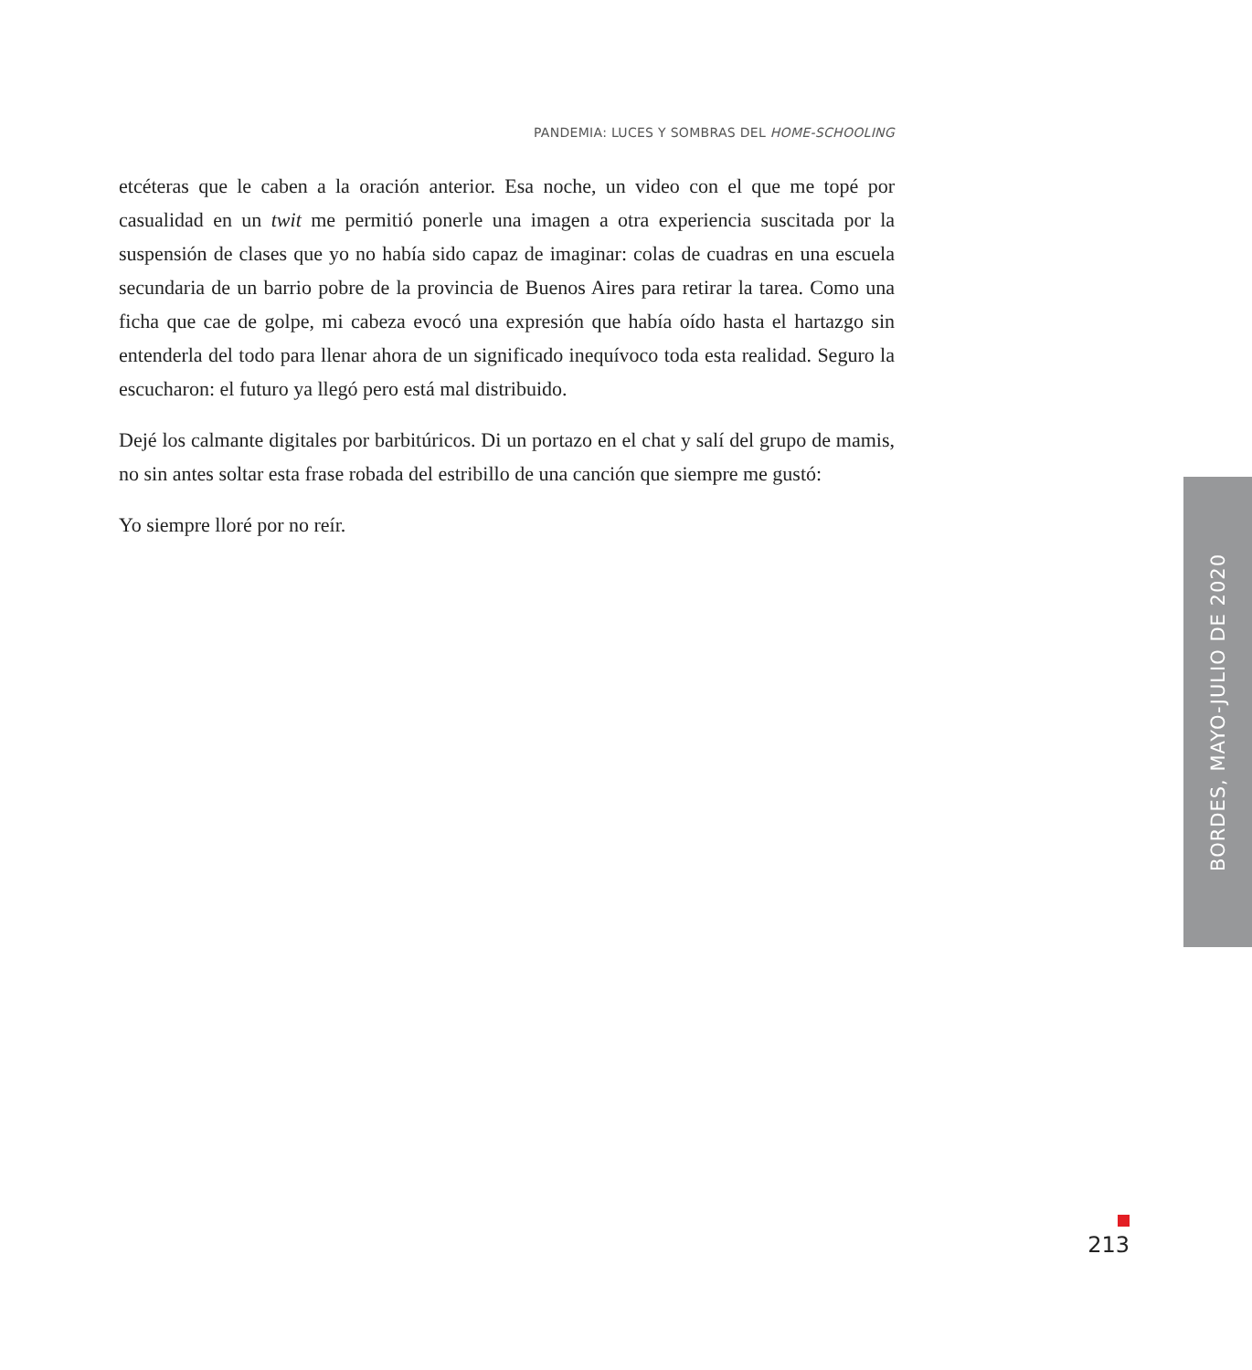PANDEMIA: LUCES Y SOMBRAS DEL HOME-SCHOOLING
etcéteras que le caben a la oración anterior. Esa noche, un video con el que me topé por casualidad en un twit me permitió ponerle una imagen a otra experiencia suscitada por la suspensión de clases que yo no había sido capaz de imaginar: colas de cuadras en una escuela secundaria de un barrio pobre de la provincia de Buenos Aires para retirar la tarea. Como una ficha que cae de golpe, mi cabeza evocó una expresión que había oído hasta el hartazgo sin entenderla del todo para llenar ahora de un significado inequívoco toda esta realidad. Seguro la escucharon: el futuro ya llegó pero está mal distribuido.
Dejé los calmante digitales por barbitúricos. Di un portazo en el chat y salí del grupo de mamis, no sin antes soltar esta frase robada del estribillo de una canción que siempre me gustó:
Yo siempre lloré por no reír.
BORDES, MAYO-JULIO DE 2020
213